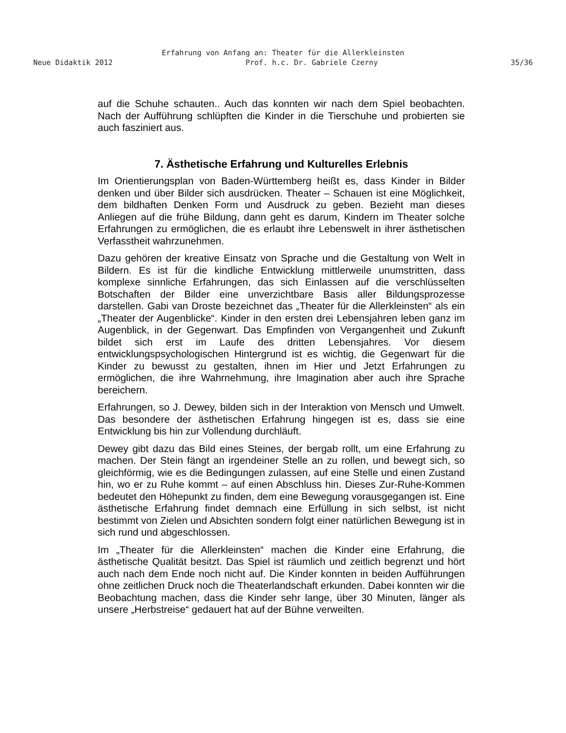Erfahrung von Anfang an: Theater für die Allerkleinsten
Neue Didaktik 2012 Prof. h.c. Dr. Gabriele Czerny 35/36
auf die Schuhe schauten.. Auch das konnten wir nach dem Spiel beobachten. Nach der Aufführung schlüpften die Kinder in die Tierschuhe und probierten sie auch fasziniert aus.
7. Ästhetische Erfahrung und Kulturelles Erlebnis
Im Orientierungsplan von Baden-Württemberg heißt es, dass Kinder in Bilder denken und über Bilder sich ausdrücken. Theater – Schauen ist eine Möglichkeit, dem bildhaften Denken Form und Ausdruck zu geben. Bezieht man dieses Anliegen auf die frühe Bildung, dann geht es darum, Kindern im Theater solche Erfahrungen zu ermöglichen, die es erlaubt ihre Lebenswelt in ihrer ästhetischen Verfasstheit wahrzunehmen.
Dazu gehören der kreative Einsatz von Sprache und die Gestaltung von Welt in Bildern. Es ist für die kindliche Entwicklung mittlerweile unumstritten, dass komplexe sinnliche Erfahrungen, das sich Einlassen auf die verschlüsselten Botschaften der Bilder eine unverzichtbare Basis aller Bildungsprozesse darstellen. Gabi van Droste bezeichnet das „Theater für die Allerkleinsten“ als ein „Theater der Augenblicke“. Kinder in den ersten drei Lebensjahren leben ganz im Augenblick, in der Gegenwart. Das Empfinden von Vergangenheit und Zukunft bildet sich erst im Laufe des dritten Lebensjahres. Vor diesem entwicklungspsychologischen Hintergrund ist es wichtig, die Gegenwart für die Kinder zu bewusst zu gestalten, ihnen im Hier und Jetzt Erfahrungen zu ermöglichen, die ihre Wahrnehmung, ihre Imagination aber auch ihre Sprache bereichern.
Erfahrungen, so J. Dewey, bilden sich in der Interaktion von Mensch und Umwelt. Das besondere der ästhetischen Erfahrung hingegen ist es, dass sie eine Entwicklung bis hin zur Vollendung durchläuft.
Dewey gibt dazu das Bild eines Steines, der bergab rollt, um eine Erfahrung zu machen. Der Stein fängt an irgendeiner Stelle an zu rollen, und bewegt sich, so gleichförmig, wie es die Bedingungen zulassen, auf eine Stelle und einen Zustand hin, wo er zu Ruhe kommt – auf einen Abschluss hin. Dieses Zur-Ruhe-Kommen bedeutet den Höhepunkt zu finden, dem eine Bewegung vorausgegangen ist. Eine ästhetische Erfahrung findet demnach eine Erfüllung in sich selbst, ist nicht bestimmt von Zielen und Absichten sondern folgt einer natürlichen Bewegung ist in sich rund und abgeschlossen.
Im „Theater für die Allerkleinsten“ machen die Kinder eine Erfahrung, die ästhetische Qualität besitzt. Das Spiel ist räumlich und zeitlich begrenzt und hört auch nach dem Ende noch nicht auf. Die Kinder konnten in beiden Aufführungen ohne zeitlichen Druck noch die Theaterlandschaft erkunden. Dabei konnten wir die Beobachtung machen, dass die Kinder sehr lange, über 30 Minuten, länger als unsere „Herbstreise“ gedauert hat auf der Bühne verweilten.